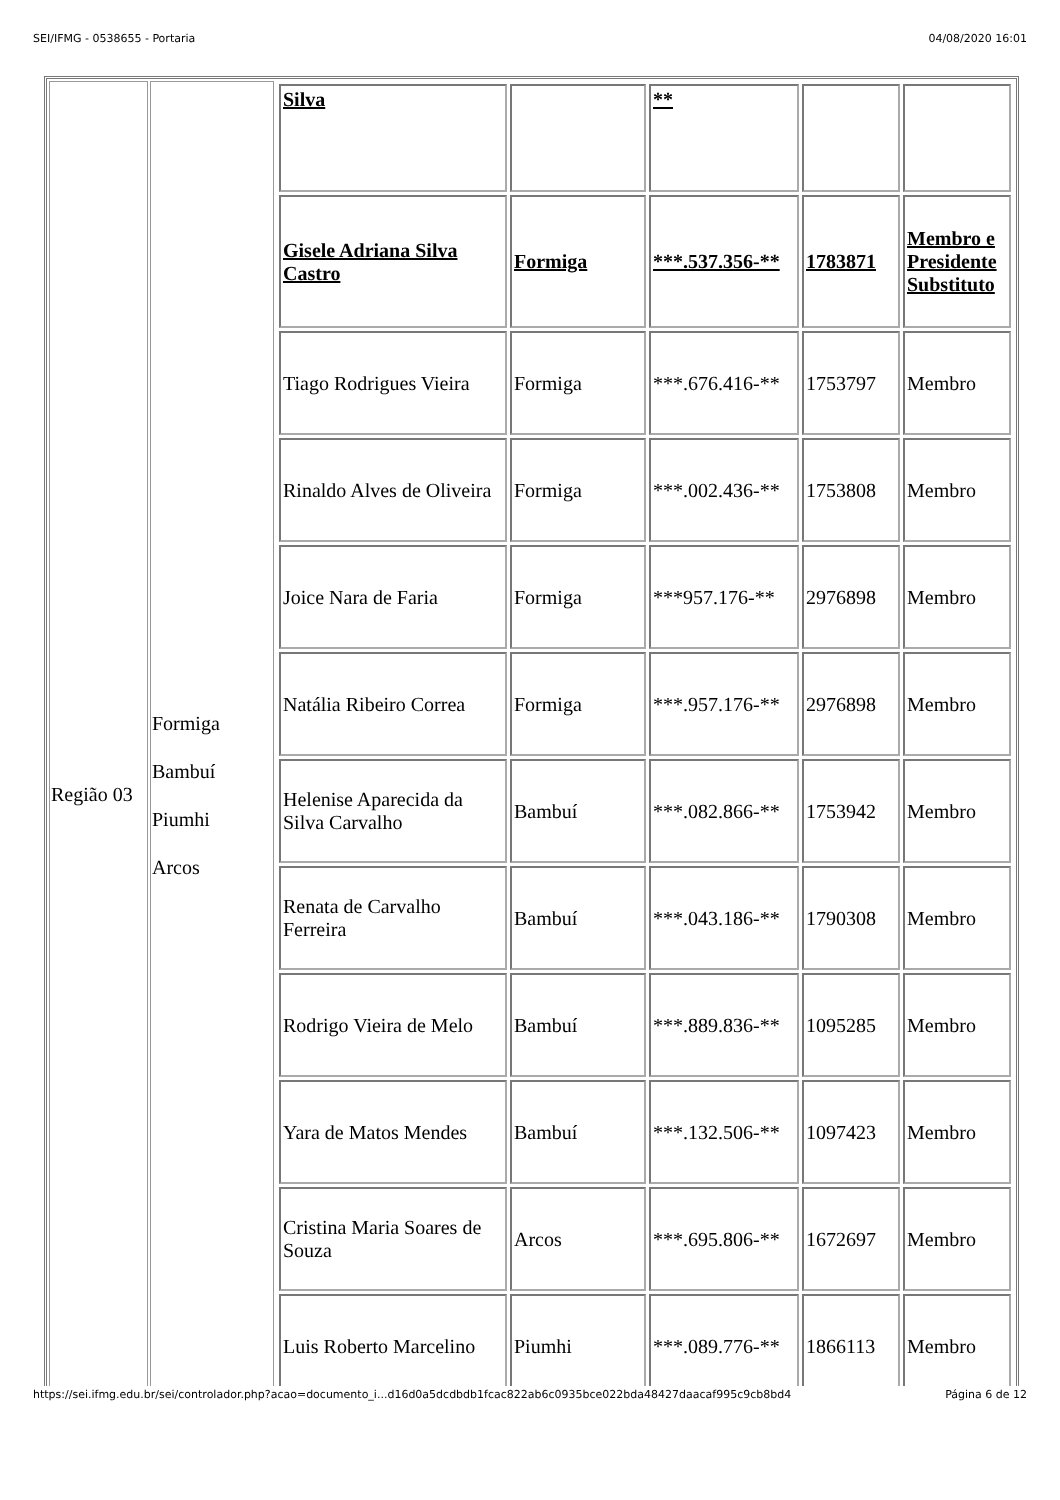SEI/IFMG - 0538655 - Portaria 04/08/2020 16:01
| Região 03 | Formiga Bambuí Piumhi Arcos | / Silva / / ** / / / / Gisele Adriana Silva Castro / Formiga / ***.537.356-** / 1783871 / Membro e Presidente Substituto / / Tiago Rodrigues Vieira / Formiga / ***.676.416-** / 1753797 / Membro / / Rinaldo Alves de Oliveira / Formiga / ***.002.436-** / 1753808 / Membro / / Joice Nara de Faria / Formiga / ***957.176-** / 2976898 / Membro / / Natália Ribeiro Correa / Formiga / ***.957.176-** / 2976898 / Membro / / Helenise Aparecida da Silva Carvalho / Bambuí / ***.082.866-** / 1753942 / Membro / / Renata de Carvalho Ferreira / Bambuí / ***.043.186-** / 1790308 / Membro / / Rodrigo Vieira de Melo / Bambuí / ***.889.836-** / 1095285 / Membro / / Yara de Matos Mendes / Bambuí / ***.132.506-** / 1097423 / Membro / / Cristina Maria Soares de Souza / Arcos / ***.695.806-** / 1672697 / Membro / / Luis Roberto Marcelino / Piumhi / ***.089.776-** / 1866113 / Membro / |
https://sei.ifmg.edu.br/sei/controlador.php?acao=documento_i...d16d0a5dcdbdb1fcac822ab6c0935bce022bda48427daacaf995c9cb8bd4 Página 6 de 12